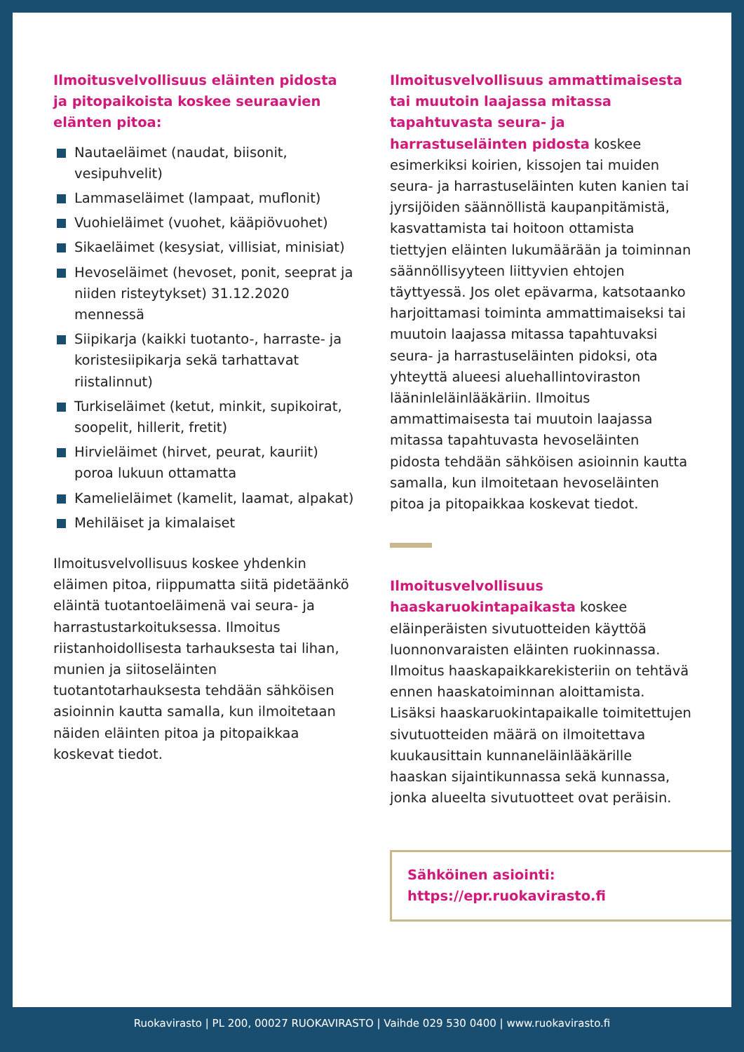Ilmoitusvelvollisuus eläinten pidosta ja pitopaikoista koskee seuraavien elänten pitoa:
Nautaeläimet (naudat, biisonit, vesipuhvelit)
Lammaseläimet (lampaat, muflonit)
Vuohieläimet (vuohet, kääpiövuohet)
Sikaeläimet (kesysiat, villisiat, minisiat)
Hevoseläimet (hevoset, ponit, seeprat ja niiden risteytykset) 31.12.2020 mennessä
Siipikarja (kaikki tuotanto-, harraste- ja koristesiipikarja sekä tarhattavat riistalinnut)
Turkiseläimet (ketut, minkit, supikoirat, soopelit, hillerit, fretit)
Hirvieläimet (hirvet, peurat, kauriit) poroa lukuun ottamatta
Kamelieläimet (kamelit, laamat, alpakat)
Mehiläiset ja kimalaiset
Ilmoitusvelvollisuus koskee yhdenkin eläimen pitoa, riippumatta siitä pidetäänkö eläintä tuotantoeläimenä vai seura- ja harrastustarkoituksessa. Ilmoitus riistanhoidollisesta tarhauksesta tai lihan, munien ja siitoseläinten tuotantotarhauksesta tehdään sähköisen asioinnin kautta samalla, kun ilmoitetaan näiden eläinten pitoa ja pitopaikkaa koskevat tiedot.
Ilmoitusvelvollisuus ammattimaisesta tai muutoin laajassa mitassa tapahtuvasta seura- ja harrastuseläinten pidosta koskee esimerkiksi koirien, kissojen tai muiden seura- ja harrastuseläinten kuten kanien tai jyrsijöiden säännöllistä kaupanpitämistä, kasvattamista tai hoitoon ottamista tiettyjen eläinten lukumäärään ja toiminnan säännöllisyyteen liittyvien ehtojen täyttyessä. Jos olet epävarma, katsotaanko harjoittamasi toiminta ammattimaiseksi tai muutoin laajassa mitassa tapahtuvaksi seura- ja harrastuseläinten pidoksi, ota yhteyttä alueesi aluehallintoviraston lääninleläinlääkäriin. Ilmoitus ammattimaisesta tai muutoin laajassa mitassa tapahtuvasta hevoseläinten pidosta tehdään sähköisen asioinnin kautta samalla, kun ilmoitetaan hevoseläinten pitoa ja pitopaikkaa koskevat tiedot.
Ilmoitusvelvollisuus haaskaruokintapaikasta koskee eläinperäisten sivutuotteiden käyttöä luonnonvaraisten eläinten ruokinnassa. Ilmoitus haaskapaikkarekisteriin on tehtävä ennen haaskatoiminnan aloittamista. Lisäksi haaskaruokintapaikalle toimitettujen sivutuotteiden määrä on ilmoitettava kuukausittain kunnaneläinlääkärille haaskan sijaintikunnassa sekä kunnassa, jonka alueelta sivutuotteet ovat peräisin.
Sähköinen asiointi:
https://epr.ruokavirasto.fi
Ruokavirasto | PL 200, 00027 RUOKAVIRASTO | Vaihde 029 530 0400 | www.ruokavirasto.fi